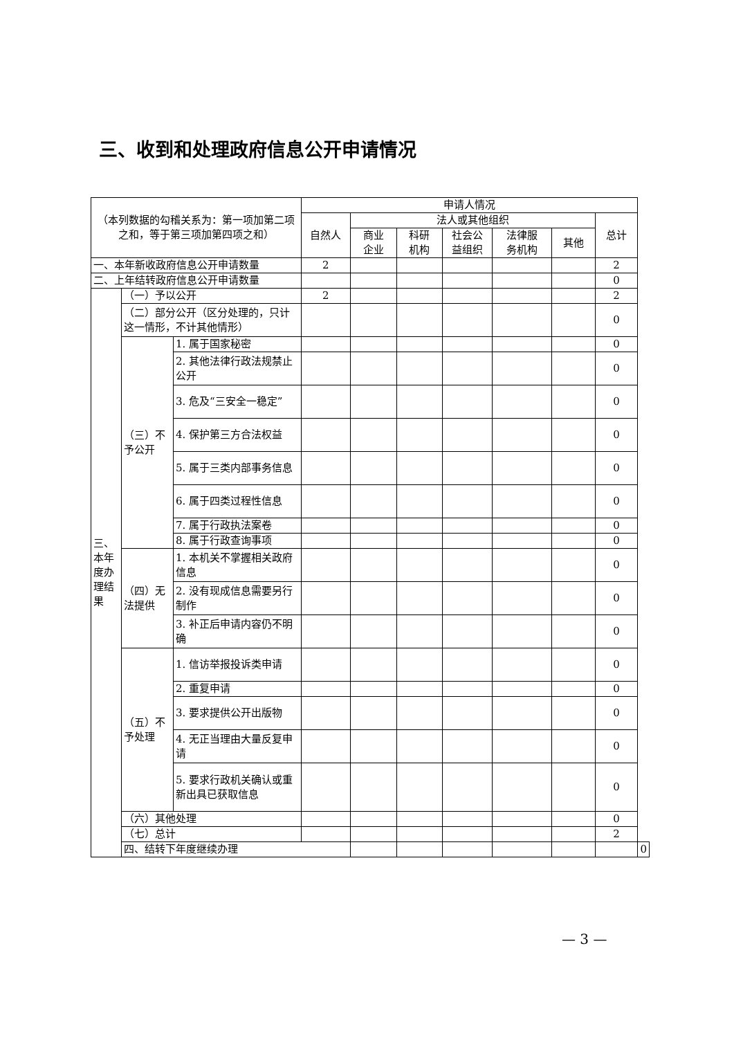三、收到和处理政府信息公开申请情况
| （本列数据的勾稽关系为：第一项加第二项之和，等于第三项加第四项之和） | | | 申请人情况 | | | | | | | |
| --- | --- | --- | --- | --- | --- | --- | --- | --- | --- | --- |
| | | | 自然人 | 法人或其他组织 | | | | | 总计 | |
| | | | | 商业 企业 | 科研 机构 | 社会公 益组织 | 法律服 务机构 | 其他 | | |
| 一、本年新收政府信息公开申请数量 | | | 2 | | | | | | 2 | |
| 二、上年结转政府信息公开申请数量 | | | | | | | | | 0 | |
| 三、本年度办理结果 | （一）予以公开 | | 2 | | | | | | 2 | |
| | （二）部分公开（区分处理的，只计这一情形，不计其他情形） | | | | | | | | 0 | |
| | （三）不予公开 | 1. 属于国家秘密 | | | | | | | 0 | |
| | | 2. 其他法律行政法规禁止公开 | | | | | | | 0 | |
| | | 3. 危及“三安全一稳定” | | | | | | | 0 | |
| | | 4. 保护第三方合法权益 | | | | | | | 0 | |
| | | 5. 属于三类内部事务信息 | | | | | | | 0 | |
| | | 6. 属于四类过程性信息 | | | | | | | 0 | |
| | | 7. 属于行政执法案卷 | | | | | | | 0 | |
| | | 8. 属于行政查询事项 | | | | | | | 0 | |
| | （四）无法提供 | 1. 本机关不掌握相关政府信息 | | | | | | | 0 | |
| | | 2. 没有现成信息需要另行制作 | | | | | | | 0 | |
| | | 3. 补正后申请内容仍不明确 | | | | | | | 0 | |
| | （五）不予处理 | 1. 信访举报投诉类申请 | | | | | | | 0 | |
| | | 2. 重复申请 | | | | | | | 0 | |
| | | 3. 要求提供公开出版物 | | | | | | | 0 | |
| | | 4. 无正当理由大量反复申请 | | | | | | | 0 | |
| | | 5. 要求行政机关确认或重新出具已获取信息 | | | | | | | 0 | |
| | （六）其他处理 | | | | | | | | 0 | |
| | （七）总计 | | | | | | | | 2 | |
| | 四、结转下年度继续办理 | | | | | | | | | 0 |
— 3 —